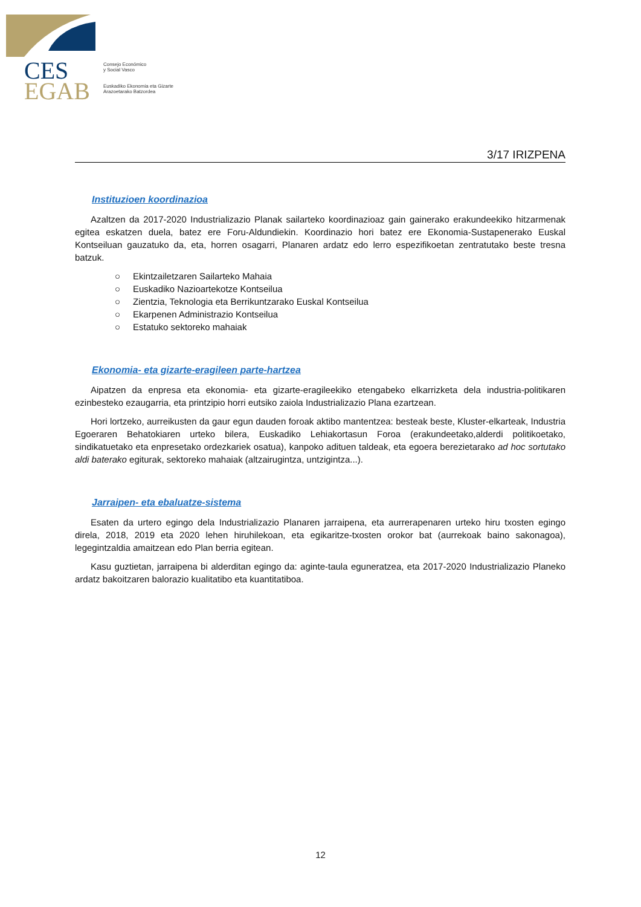CES
EGAB
Consejo Económico
y Social Vasco
Euskadiko Ekonomia eta Gizarte
Arazoetarako Batzordea
3/17 IRIZPENA
Instituzioen koordinazioa
Azaltzen da 2017-2020 Industrializazio Planak sailarteko koordinazioaz gain gainerako erakundeekiko hitzarmenak egitea eskatzen duela, batez ere Foru-Aldundiekin. Koordinazio hori batez ere Ekonomia-Sustapenerako Euskal Kontseiluan gauzatuko da, eta, horren osagarri, Planaren ardatz edo lerro espezifikoetan zentratutako beste tresna batzuk.
○ Ekintzailetzaren Sailarteko Mahaia
○ Euskadiko Nazioartekotze Kontseilua
○ Zientzia, Teknologia eta Berrikuntzarako Euskal Kontseilua
○ Ekarpenen Administrazio Kontseilua
○ Estatuko sektoreko mahaiak
Ekonomia- eta gizarte-eragileen parte-hartzea
Aipatzen da enpresa eta ekonomia- eta gizarte-eragileekiko etengabeko elkarrizketa dela industria-politikaren ezinbesteko ezaugarria, eta printzipio horri eutsiko zaiola Industrializazio Plana ezartzean.
Hori lortzeko, aurreikusten da gaur egun dauden foroak aktibo mantentzea: besteak beste, Kluster-elkarteak, Industria Egoeraren Behatokiaren urteko bilera, Euskadiko Lehiakortasun Foroa (erakundeetako,alderdi politikoetako, sindikatuetako eta enpresetako ordezkariek osatua), kanpoko adituen taldeak, eta egoera berezietarako ad hoc sortutako aldi baterako egiturak, sektoreko mahaiak (altzairugintza, untzigintza...).
Jarraipen- eta ebaluatze-sistema
Esaten da urtero egingo dela Industrializazio Planaren jarraipena, eta aurrerapenaren urteko hiru txosten egingo direla, 2018, 2019 eta 2020 lehen hiruhilekoan, eta egikaritze-txosten orokor bat (aurrekoak baino sakonagoa), legegintzaldia amaitzean edo Plan berria egitean.
Kasu guztietan, jarraipena bi alderditan egingo da: aginte-taula eguneratzea, eta 2017-2020 Industrializazio Planeko ardatz bakoitzaren balorazio kualitatibo eta kuantitatiboa.
12